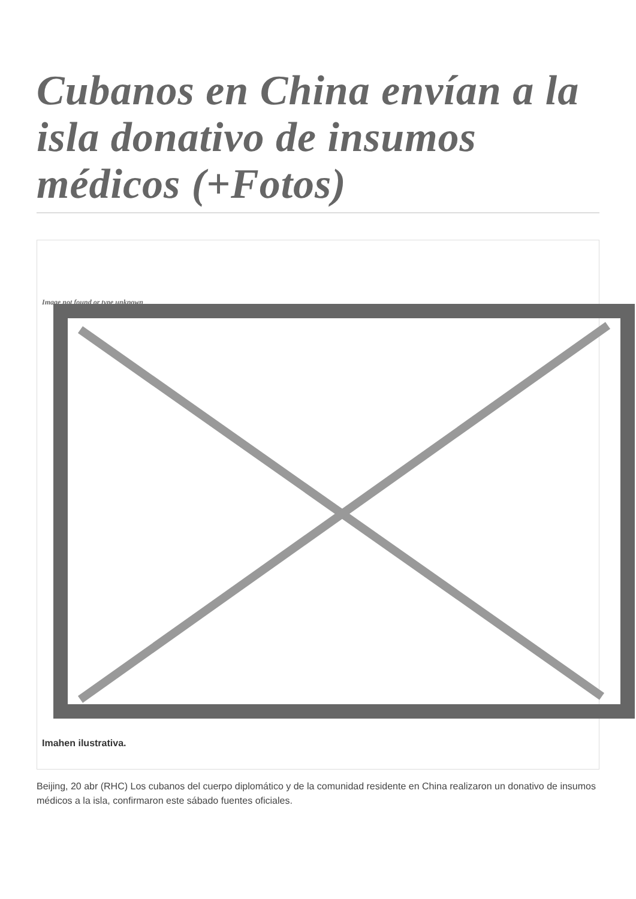Cubanos en China envían a la isla donativo de insumos médicos (+Fotos)
Image not found or type unknown
Imahen ilustrativa.
Beijing, 20 abr (RHC) Los cubanos del cuerpo diplomático y de la comunidad residente en China realizaron un donativo de insumos médicos a la isla, confirmaron este sábado fuentes oficiales.